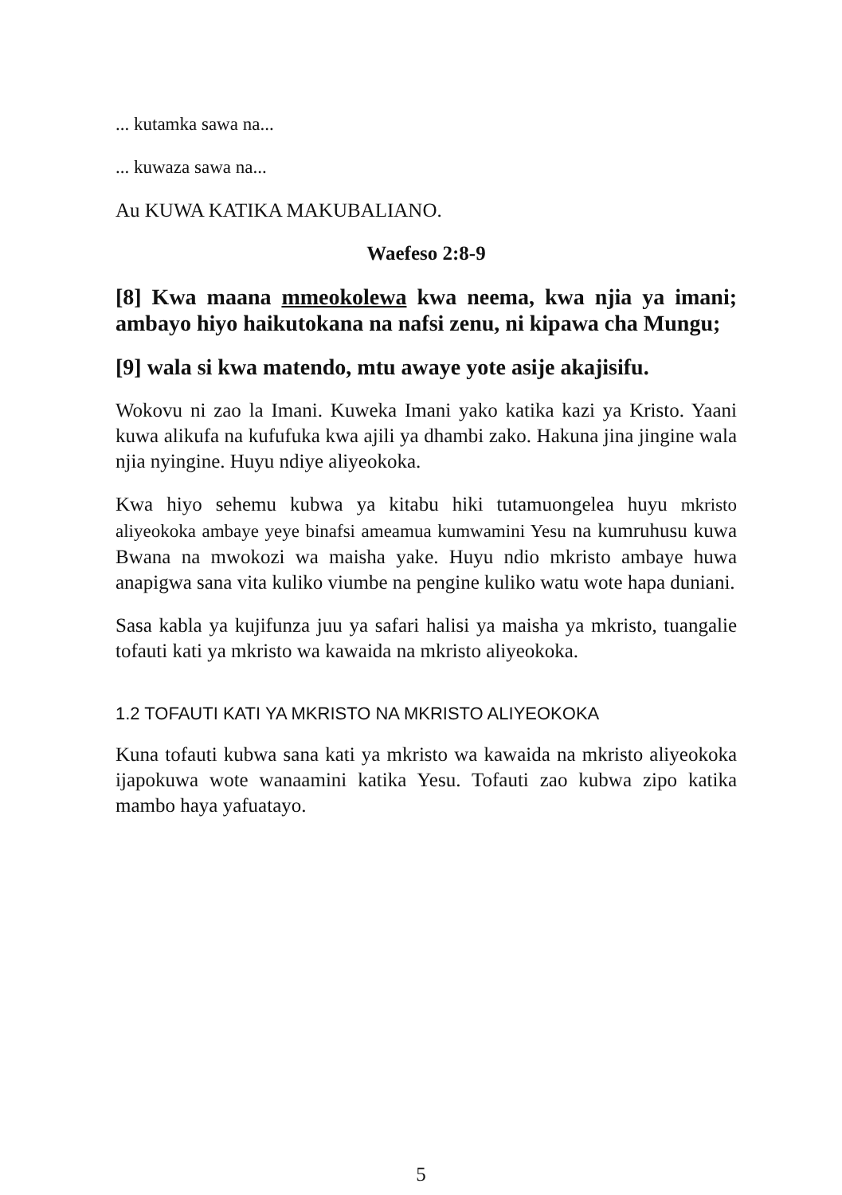... kutamka sawa na...
... kuwaza sawa na...
Au KUWA KATIKA MAKUBALIANO.
Waefeso 2:8-9
[8] Kwa maana mmeokolewa kwa neema, kwa njia ya imani; ambayo hiyo haikutokana na nafsi zenu, ni kipawa cha Mungu;
[9] wala si kwa matendo, mtu awaye yote asije akajisifu.
Wokovu ni zao la Imani. Kuweka Imani yako katika kazi ya Kristo. Yaani kuwa alikufa na kufufuka kwa ajili ya dhambi zako. Hakuna jina jingine wala njia nyingine. Huyu ndiye aliyeokoka.
Kwa hiyo sehemu kubwa ya kitabu hiki tutamuongelea huyu mkristo aliyeokoka ambaye yeye binafsi ameamua kumwamini Yesu na kumruhusu kuwa Bwana na mwokozi wa maisha yake. Huyu ndio mkristo ambaye huwa anapigwa sana vita kuliko viumbe na pengine kuliko watu wote hapa duniani.
Sasa kabla ya kujifunza juu ya safari halisi ya maisha ya mkristo, tuangalie tofauti kati ya mkristo wa kawaida na mkristo aliyeokoka.
1.2 TOFAUTI KATI YA MKRISTO NA MKRISTO ALIYEOKOKA
Kuna tofauti kubwa sana kati ya mkristo wa kawaida na mkristo aliyeokoka ijapokuwa wote wanaamini katika Yesu. Tofauti zao kubwa zipo katika mambo haya yafuatayo.
5